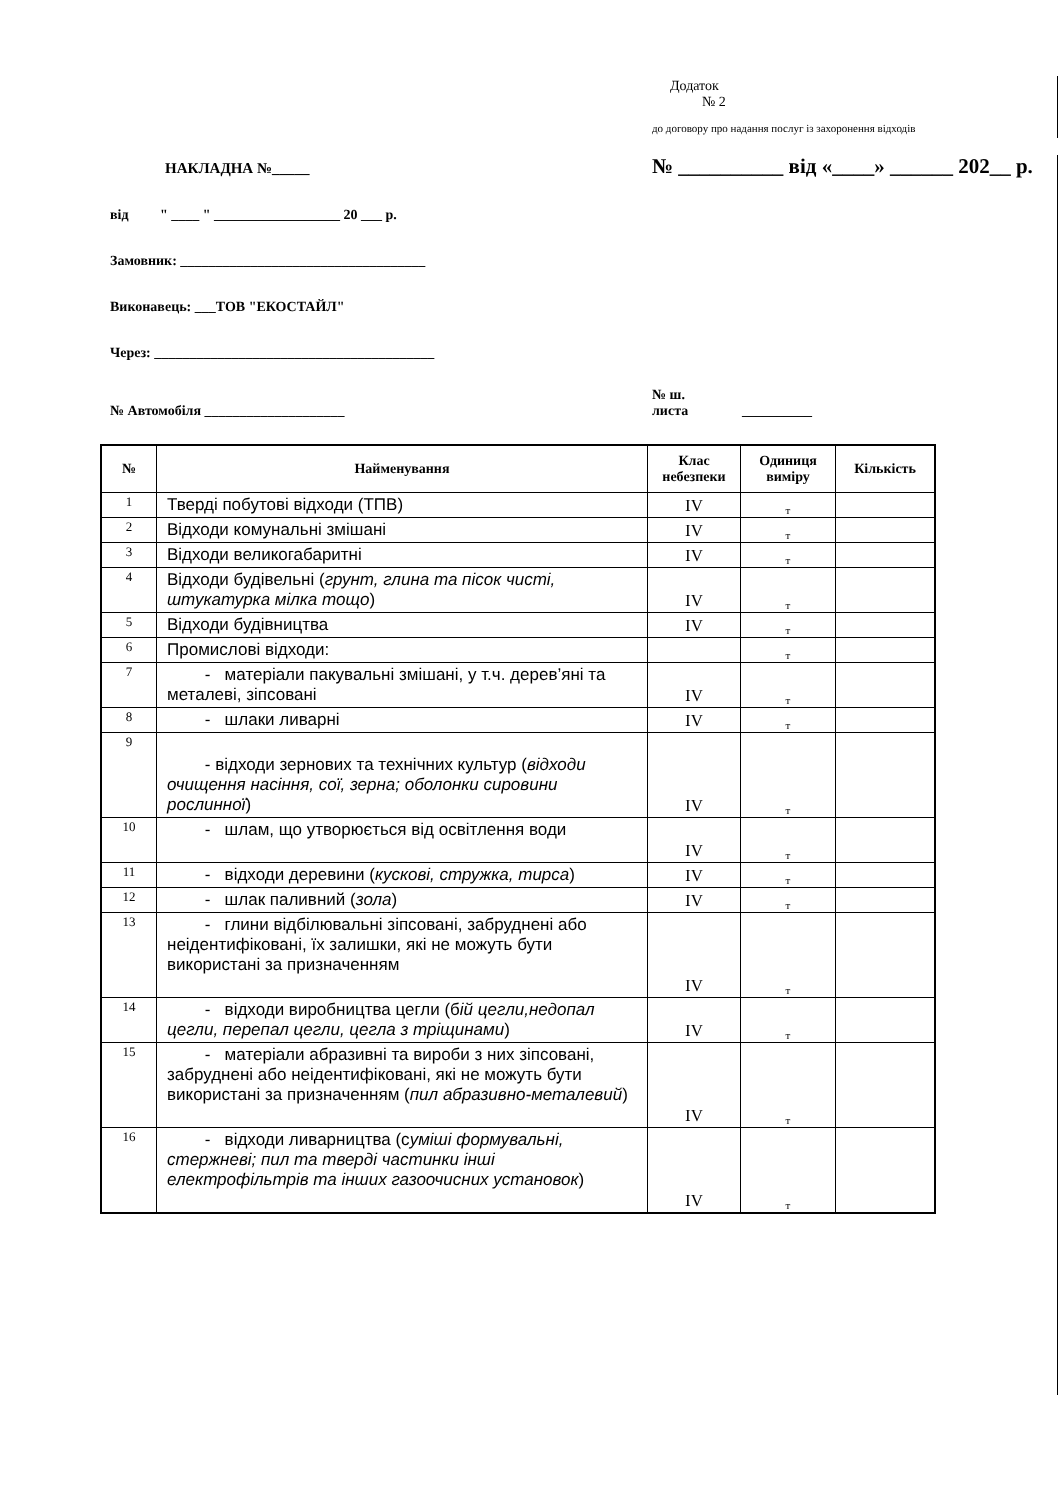Додаток
№ 2
до договору про надання послуг із захоронення відходів
НАКЛАДНА №_____
№ __________ від «____» ______ 202__ р.
від " ____ " __________________ 20 ___ р.
Замовник: ___________________________________
Виконавець: ___ТОВ "ЕКОСТАЙЛ"
Через: ________________________________________
№ Автомобіля ____________________
№ ш.
листа
__________
| № | Найменування | Клас небезпеки | Одиниця виміру | Кількість |
| --- | --- | --- | --- | --- |
| 1 | Тверді побутові відходи (ТПВ) | IV | т | |
| 2 | Відходи комунальні змішані | IV | т | |
| 3 | Відходи великогабаритні | IV | т | |
| 4 | Відходи будівельні ( грунт, глина та пісок чисті, штукатурка мілка тощо ) | IV | т | |
| 5 | Відходи будівництва | IV | т | |
| 6 | Промислові відходи: | | т | |
| 7 | - матеріали пакувальні змішані, у т.ч. дерев’яні та металеві, зіпсовані | IV | т | |
| 8 | - шлаки ливарні | IV | т | |
| 9 | - відходи зернових та технічних культур ( відходи очищення насіння, сої, зерна; оболонки сировини рослинної ) | IV | т | |
| 10 | - шлам, що утворюється від освітлення води | IV | т | |
| 11 | - відходи деревини ( кускові, стружка, тирса ) | IV | т | |
| 12 | - шлак паливний ( зола ) | IV | т | |
| 13 | - глини відбілювальні зіпсовані, забруднені або неідентифіковані, їх залишки, які не можуть бути використані за призначенням | IV | т | |
| 14 | - відходи виробництва цегли (б ій цегли,недопал цегли, перепал цегли, цегла з тріщинами ) | IV | т | |
| 15 | - матеріали абразивні та вироби з них зіпсовані, забруднені або неідентифіковані, які не можуть бути використані за призначенням ( пил абразивно-металевий ) | IV | т | |
| 16 | - відходи ливарництва (с уміші формувальні, стержневі; пил та тверді частинки інші електрофільтрів та інших газоочисних установок ) | IV | т | |